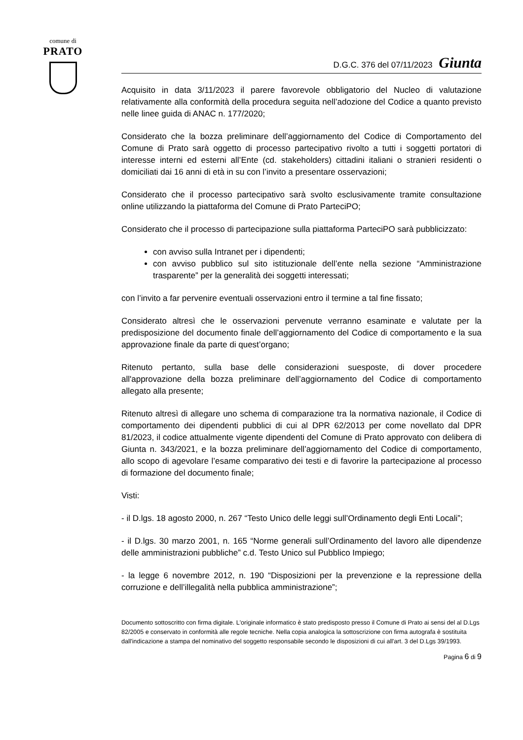comune di
PRATO
D.G.C. 376 del 07/11/2023 Giunta
Acquisito in data 3/11/2023 il parere favorevole obbligatorio del Nucleo di valutazione relativamente alla conformità della procedura seguita nell’adozione del Codice a quanto previsto nelle linee guida di ANAC n. 177/2020;
Considerato che la bozza preliminare dell’aggiornamento del Codice di Comportamento del Comune di Prato sarà oggetto di processo partecipativo rivolto a tutti i soggetti portatori di interesse interni ed esterni all’Ente (cd. stakeholders) cittadini italiani o stranieri residenti o domiciliati dai 16 anni di età in su con l’invito a presentare osservazioni;
Considerato che il processo partecipativo sarà svolto esclusivamente tramite consultazione online utilizzando la piattaforma del Comune di Prato ParteciPO;
Considerato che il processo di partecipazione sulla piattaforma ParteciPO sarà pubblicizzato:
con avviso sulla Intranet per i dipendenti;
con avviso pubblico sul sito istituzionale dell’ente nella sezione “Amministrazione trasparente” per la generalità dei soggetti interessati;
con l’invito a far pervenire eventuali osservazioni entro il termine a tal fine fissato;
Considerato altresì che le osservazioni pervenute verranno esaminate e valutate per la predisposizione del documento finale dell’aggiornamento del Codice di comportamento e la sua approvazione finale da parte di quest’organo;
Ritenuto pertanto, sulla base delle considerazioni suesposte, di dover procedere all'approvazione della bozza preliminare dell’aggiornamento del Codice di comportamento allegato alla presente;
Ritenuto altresì di allegare uno schema di comparazione tra la normativa nazionale, il Codice di comportamento dei dipendenti pubblici di cui al DPR 62/2013 per come novellato dal DPR 81/2023, il codice attualmente vigente dipendenti del Comune di Prato approvato con delibera di Giunta n. 343/2021, e la bozza preliminare dell’aggiornamento del Codice di comportamento, allo scopo di agevolare l’esame comparativo dei testi e di favorire la partecipazione al processo di formazione del documento finale;
Visti:
- il D.lgs. 18 agosto 2000, n. 267 “Testo Unico delle leggi sull’Ordinamento degli Enti Locali”;
- il D.lgs. 30 marzo 2001, n. 165 “Norme generali sull’Ordinamento del lavoro alle dipendenze delle amministrazioni pubbliche” c.d. Testo Unico sul Pubblico Impiego;
- la legge 6 novembre 2012, n. 190 “Disposizioni per la prevenzione e la repressione della corruzione e dell’illegalità nella pubblica amministrazione”;
Documento sottoscritto con firma digitale. L'originale informatico è stato predisposto presso il Comune di Prato ai sensi del al D.Lgs 82/2005 e conservato in conformità alle regole tecniche. Nella copia analogica la sottoscrizione con firma autografa è sostituita dall'indicazione a stampa del nominativo del soggetto responsabile secondo le disposizioni di cui all'art. 3 del D.Lgs 39/1993.
Pagina 6 di 9